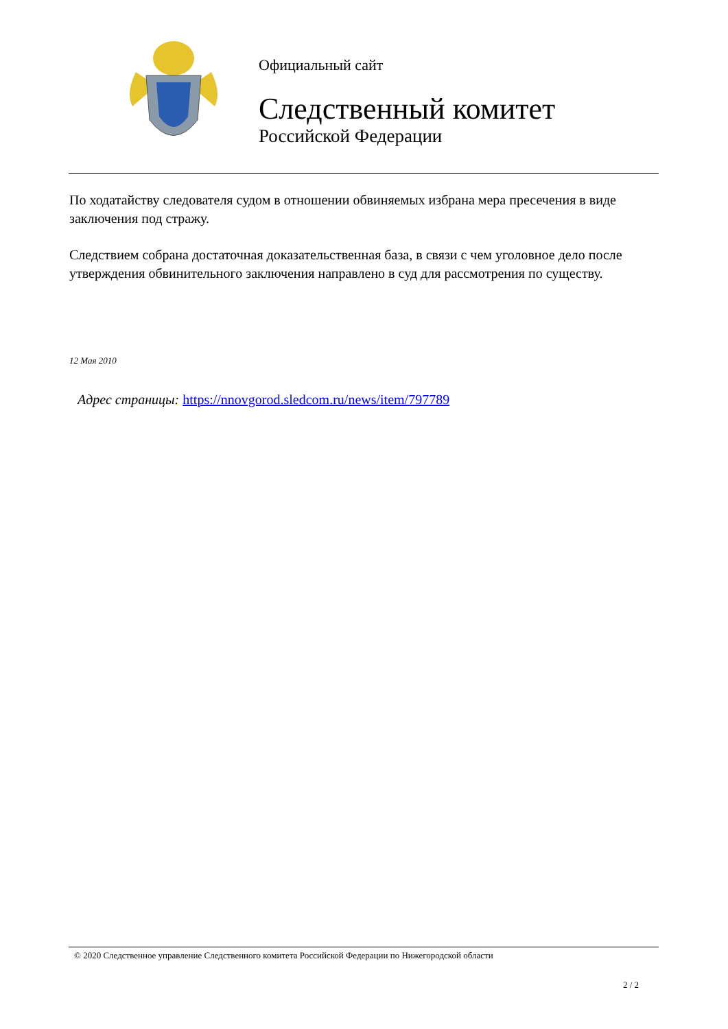Официальный сайт
Следственный комитет
Российской Федерации
По ходатайству следователя судом в отношении обвиняемых избрана мера пресечения в виде заключения под стражу.
Следствием собрана достаточная доказательственная база, в связи с чем уголовное дело после утверждения обвинительного заключения направлено в суд для рассмотрения по существу.
12 Мая 2010
Адрес страницы: https://nnovgorod.sledcom.ru/news/item/797789
© 2020 Следственное управление Следственного комитета Российской Федерации по Нижегородской области
2 / 2